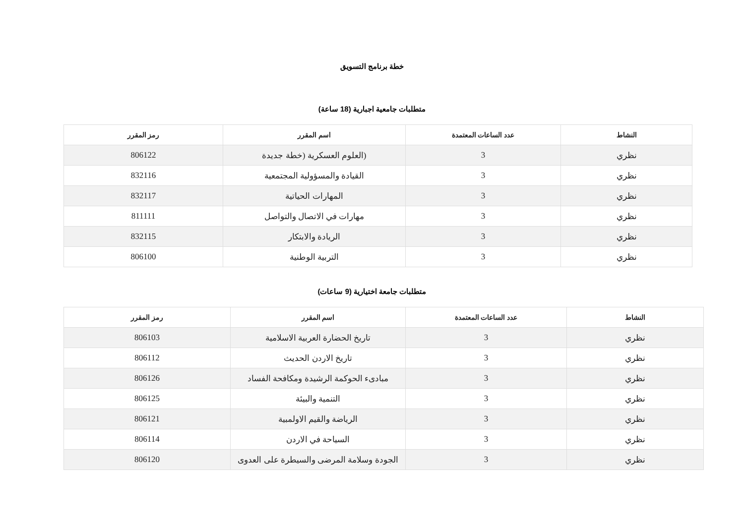خطة برنامج التسويق
متطلبات جامعية اجبارية (18 ساعة)
| النشاط | عدد الساعات المعتمدة | اسم المقرر | رمز المقرر |
| --- | --- | --- | --- |
| نظري | 3 | (العلوم العسكرية (خطة جديدة | 806122 |
| نظري | 3 | القيادة والمسؤولية المجتمعية | 832116 |
| نظري | 3 | المهارات الحياتية | 832117 |
| نظري | 3 | مهارات في الاتصال والتواصل | 811111 |
| نظري | 3 | الريادة والابتكار | 832115 |
| نظري | 3 | التربية الوطنية | 806100 |
متطلبات جامعة اختيارية (9 ساعات)
| النشاط | عدد الساعات المعتمدة | اسم المقرر | رمز المقرر |
| --- | --- | --- | --- |
| نظري | 3 | تاريخ الحضارة العربية الاسلامية | 806103 |
| نظري | 3 | تاريخ الاردن الحديث | 806112 |
| نظري | 3 | مبادىء الحوكمة الرشيدة ومكافحة الفساد | 806126 |
| نظري | 3 | التنمية والبيئة | 806125 |
| نظري | 3 | الرياضة والقيم الاولمبية | 806121 |
| نظري | 3 | السياحة في الاردن | 806114 |
| نظري | 3 | الجودة وسلامة المرضى والسيطرة على العدوى | 806120 |